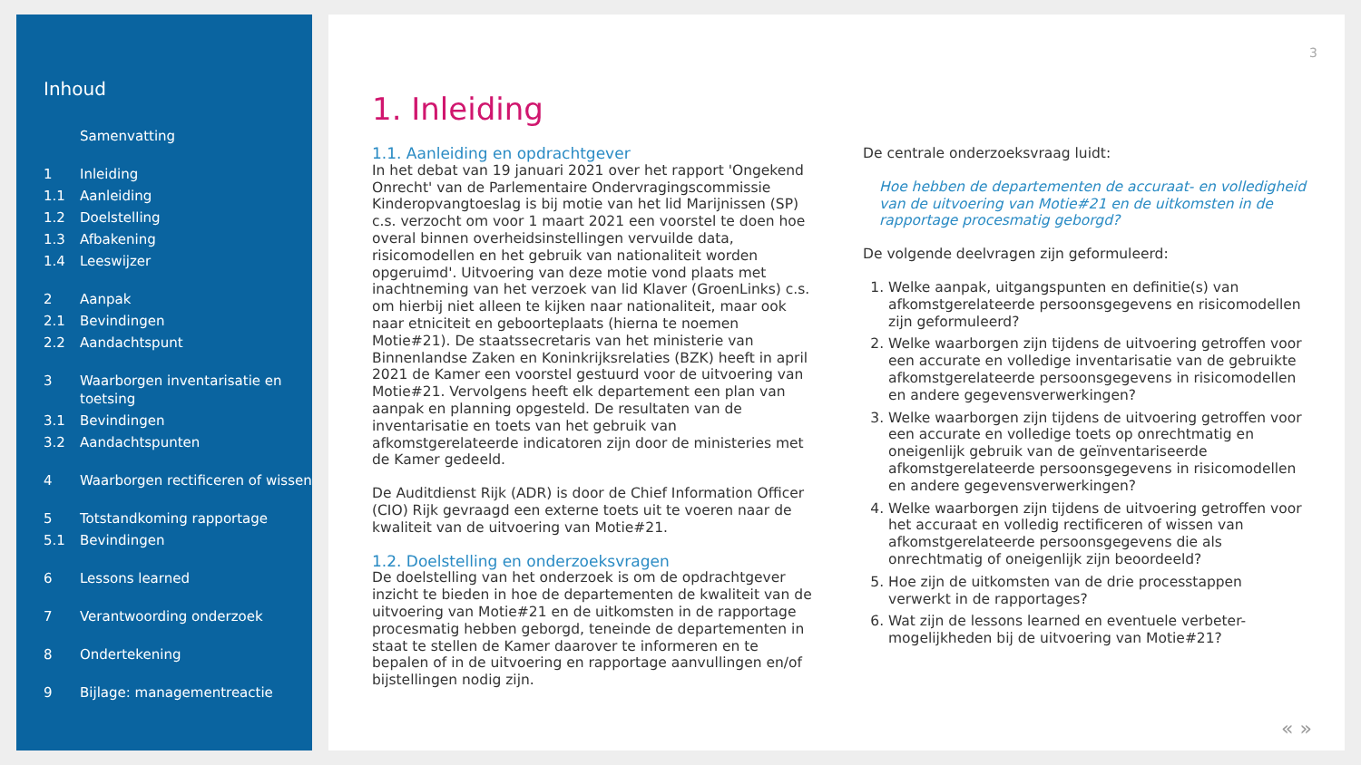Inhoud
Samenvatting
1 Inleiding
1.1 Aanleiding
1.2 Doelstelling
1.3 Afbakening
1.4 Leeswijzer
2 Aanpak
2.1 Bevindingen
2.2 Aandachtspunt
3 Waarborgen inventarisatie en toetsing
3.1 Bevindingen
3.2 Aandachtspunten
4 Waarborgen rectificeren of wissen
5 Totstandkoming rapportage
5.1 Bevindingen
6 Lessons learned
7 Verantwoording onderzoek
8 Ondertekening
9 Bijlage: managementreactie
3
1. Inleiding
1.1. Aanleiding en opdrachtgever
In het debat van 19 januari 2021 over het rapport 'Ongekend Onrecht' van de Parlementaire Ondervragingscommissie Kinderopvangtoeslag is bij motie van het lid Marijnissen (SP) c.s. verzocht om voor 1 maart 2021 een voorstel te doen hoe overal binnen overheidsinstellingen vervuilde data, risicomodellen en het gebruik van nationaliteit worden opgeruimd'. Uitvoering van deze motie vond plaats met inachtneming van het verzoek van lid Klaver (GroenLinks) c.s. om hierbij niet alleen te kijken naar nationaliteit, maar ook naar etniciteit en geboorteplaats (hierna te noemen Motie#21). De staatssecretaris van het ministerie van Binnenlandse Zaken en Koninkrijksrelaties (BZK) heeft in april 2021 de Kamer een voorstel gestuurd voor de uitvoering van Motie#21. Vervolgens heeft elk departement een plan van aanpak en planning opgesteld. De resultaten van de inventarisatie en toets van het gebruik van afkomstgerelateerde indicatoren zijn door de ministeries met de Kamer gedeeld.
De Auditdienst Rijk (ADR) is door de Chief Information Officer (CIO) Rijk gevraagd een externe toets uit te voeren naar de kwaliteit van de uitvoering van Motie#21.
1.2. Doelstelling en onderzoeksvragen
De doelstelling van het onderzoek is om de opdrachtgever inzicht te bieden in hoe de departementen de kwaliteit van de uitvoering van Motie#21 en de uitkomsten in de rapportage procesmatig hebben geborgd, teneinde de departementen in staat te stellen de Kamer daarover te informeren en te bepalen of in de uitvoering en rapportage aanvullingen en/of bijstellingen nodig zijn.
De centrale onderzoeksvraag luidt:
Hoe hebben de departementen de accuraat- en volledigheid van de uitvoering van Motie#21 en de uitkomsten in de rapportage procesmatig geborgd?
De volgende deelvragen zijn geformuleerd:
1. Welke aanpak, uitgangspunten en definitie(s) van afkomstgerelateerde persoonsgegevens en risicomodellen zijn geformuleerd?
2. Welke waarborgen zijn tijdens de uitvoering getroffen voor een accurate en volledige inventarisatie van de gebruikte afkomstgerelateerde persoonsgegevens in risicomodellen en andere gegevensverwerkingen?
3. Welke waarborgen zijn tijdens de uitvoering getroffen voor een accurate en volledige toets op onrechtmatig en oneigenlijk gebruik van de geïnventariseerde afkomstgerelateerde persoonsgegevens in risicomodellen en andere gegevensverwerkingen?
4. Welke waarborgen zijn tijdens de uitvoering getroffen voor het accuraat en volledig rectificeren of wissen van afkomstgerelateerde persoonsgegevens die als onrechtmatig of oneigenlijk zijn beoordeeld?
5. Hoe zijn de uitkomsten van de drie processtappen verwerkt in de rapportages?
6. Wat zijn de lessons learned en eventuele verbeter-mogelijkheden bij de uitvoering van Motie#21?
« »